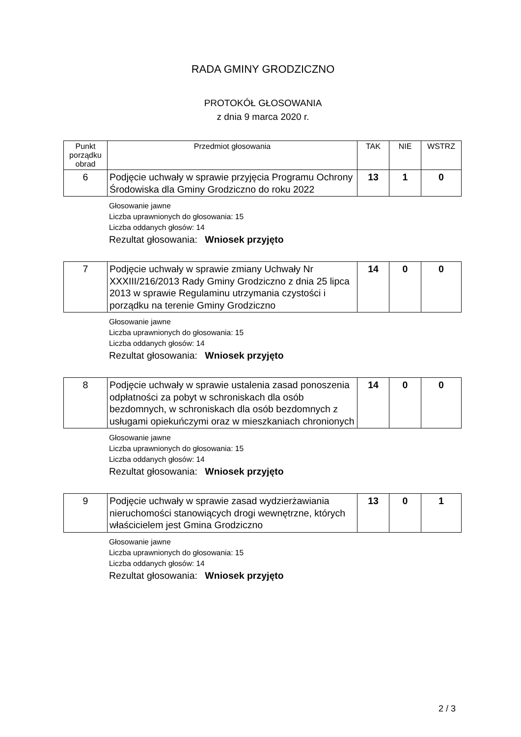RADA GMINY GRODZICZNO
PROTOKÓŁ GŁOSOWANIA
z dnia 9 marca 2020 r.
| Punkt porządku obrad | Przedmiot głosowania | TAK | NIE | WSTRZ |
| --- | --- | --- | --- | --- |
| 6 | Podjęcie uchwały w sprawie przyjęcia Programu Ochrony Środowiska dla Gminy Grodziczno do roku 2022 | 13 | 1 | 0 |
Głosowanie jawne
Liczba uprawnionych do głosowania: 15
Liczba oddanych głosów: 14
Rezultat głosowania: Wniosek przyjęto
| 7 | Podjęcie uchwały w sprawie zmiany Uchwały Nr XXXIII/216/2013 Rady Gminy Grodziczno z dnia 25 lipca 2013 w sprawie Regulaminu utrzymania czystości i porządku na terenie Gminy Grodziczno | 14 | 0 | 0 |
Głosowanie jawne
Liczba uprawnionych do głosowania: 15
Liczba oddanych głosów: 14
Rezultat głosowania: Wniosek przyjęto
| 8 | Podjęcie uchwały w sprawie ustalenia zasad ponoszenia odpłatności za pobyt w schroniskach dla osób bezdomnych, w schroniskach dla osób bezdomnych z usługami opiekuńczymi oraz w mieszkaniach chronionych | 14 | 0 | 0 |
Głosowanie jawne
Liczba uprawnionych do głosowania: 15
Liczba oddanych głosów: 14
Rezultat głosowania: Wniosek przyjęto
| 9 | Podjęcie uchwały w sprawie zasad wydzierżawiania nieruchomości stanowiących drogi wewnętrzne, których właścicielem jest Gmina Grodziczno | 13 | 0 | 1 |
Głosowanie jawne
Liczba uprawnionych do głosowania: 15
Liczba oddanych głosów: 14
Rezultat głosowania: Wniosek przyjęto
2 / 3